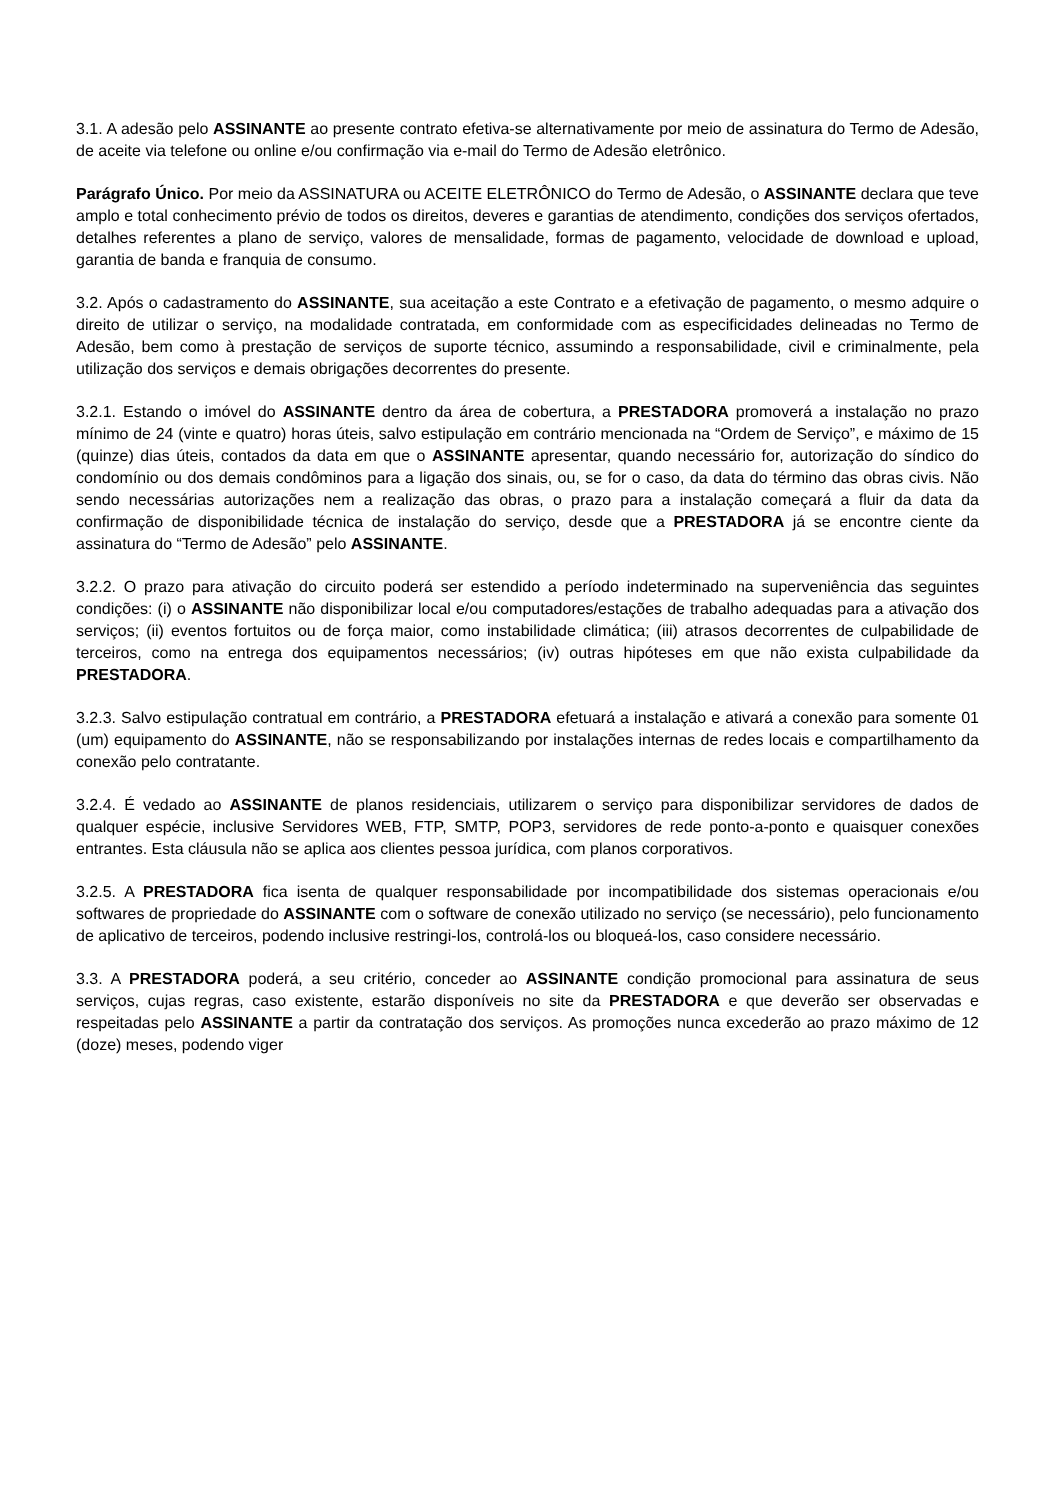3.1. A adesão pelo ASSINANTE ao presente contrato efetiva-se alternativamente por meio de assinatura do Termo de Adesão, de aceite via telefone ou online e/ou confirmação via e-mail do Termo de Adesão eletrônico.
Parágrafo Único. Por meio da ASSINATURA ou ACEITE ELETRÔNICO do Termo de Adesão, o ASSINANTE declara que teve amplo e total conhecimento prévio de todos os direitos, deveres e garantias de atendimento, condições dos serviços ofertados, detalhes referentes a plano de serviço, valores de mensalidade, formas de pagamento, velocidade de download e upload, garantia de banda e franquia de consumo.
3.2. Após o cadastramento do ASSINANTE, sua aceitação a este Contrato e a efetivação de pagamento, o mesmo adquire o direito de utilizar o serviço, na modalidade contratada, em conformidade com as especificidades delineadas no Termo de Adesão, bem como à prestação de serviços de suporte técnico, assumindo a responsabilidade, civil e criminalmente, pela utilização dos serviços e demais obrigações decorrentes do presente.
3.2.1. Estando o imóvel do ASSINANTE dentro da área de cobertura, a PRESTADORA promoverá a instalação no prazo mínimo de 24 (vinte e quatro) horas úteis, salvo estipulação em contrário mencionada na “Ordem de Serviço”, e máximo de 15 (quinze) dias úteis, contados da data em que o ASSINANTE apresentar, quando necessário for, autorização do síndico do condomínio ou dos demais condôminos para a ligação dos sinais, ou, se for o caso, da data do término das obras civis. Não sendo necessárias autorizações nem a realização das obras, o prazo para a instalação começará a fluir da data da confirmação de disponibilidade técnica de instalação do serviço, desde que a PRESTADORA já se encontre ciente da assinatura do “Termo de Adesão” pelo ASSINANTE.
3.2.2. O prazo para ativação do circuito poderá ser estendido a período indeterminado na superveniência das seguintes condições: (i) o ASSINANTE não disponibilizar local e/ou computadores/estações de trabalho adequadas para a ativação dos serviços; (ii) eventos fortuitos ou de força maior, como instabilidade climática; (iii) atrasos decorrentes de culpabilidade de terceiros, como na entrega dos equipamentos necessários; (iv) outras hipóteses em que não exista culpabilidade da PRESTADORA.
3.2.3. Salvo estipulação contratual em contrário, a PRESTADORA efetuará a instalação e ativará a conexão para somente 01 (um) equipamento do ASSINANTE, não se responsabilizando por instalações internas de redes locais e compartilhamento da conexão pelo contratante.
3.2.4. É vedado ao ASSINANTE de planos residenciais, utilizarem o serviço para disponibilizar servidores de dados de qualquer espécie, inclusive Servidores WEB, FTP, SMTP, POP3, servidores de rede ponto-a-ponto e quaisquer conexões entrantes. Esta cláusula não se aplica aos clientes pessoa jurídica, com planos corporativos.
3.2.5. A PRESTADORA fica isenta de qualquer responsabilidade por incompatibilidade dos sistemas operacionais e/ou softwares de propriedade do ASSINANTE com o software de conexão utilizado no serviço (se necessário), pelo funcionamento de aplicativo de terceiros, podendo inclusive restringi-los, controlá-los ou bloqueá-los, caso considere necessário.
3.3. A PRESTADORA poderá, a seu critério, conceder ao ASSINANTE condição promocional para assinatura de seus serviços, cujas regras, caso existente, estarão disponíveis no site da PRESTADORA e que deverão ser observadas e respeitadas pelo ASSINANTE a partir da contratação dos serviços. As promoções nunca excederão ao prazo máximo de 12 (doze) meses, podendo viger